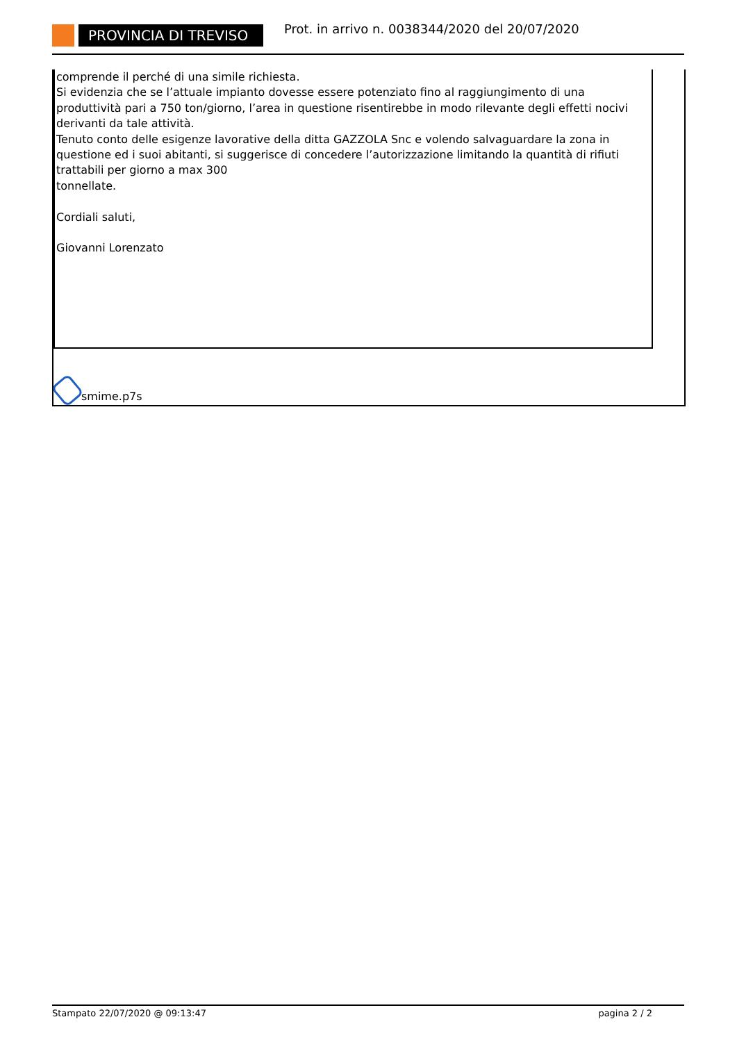PROVINCIA DI TREVISO
Prot. in arrivo n. 0038344/2020 del 20/07/2020
comprende il perché di una simile richiesta.
Si evidenzia che se l’attuale impianto dovesse essere potenziato fino al raggiungimento di una produttività pari a 750 ton/giorno, l’area in questione risentirebbe in modo rilevante degli effetti nocivi derivanti da tale attività.
Tenuto conto delle esigenze lavorative della ditta GAZZOLA Snc e volendo salvaguardare la zona in questione ed i suoi abitanti, si suggerisce di concedere l’autorizzazione limitando la quantità di rifiuti trattabili per giorno a max 300
tonnellate.
Cordiali saluti,
Giovanni Lorenzato
smime.p7s
Stampato 22/07/2020 @ 09:13:47 pagina 2 / 2